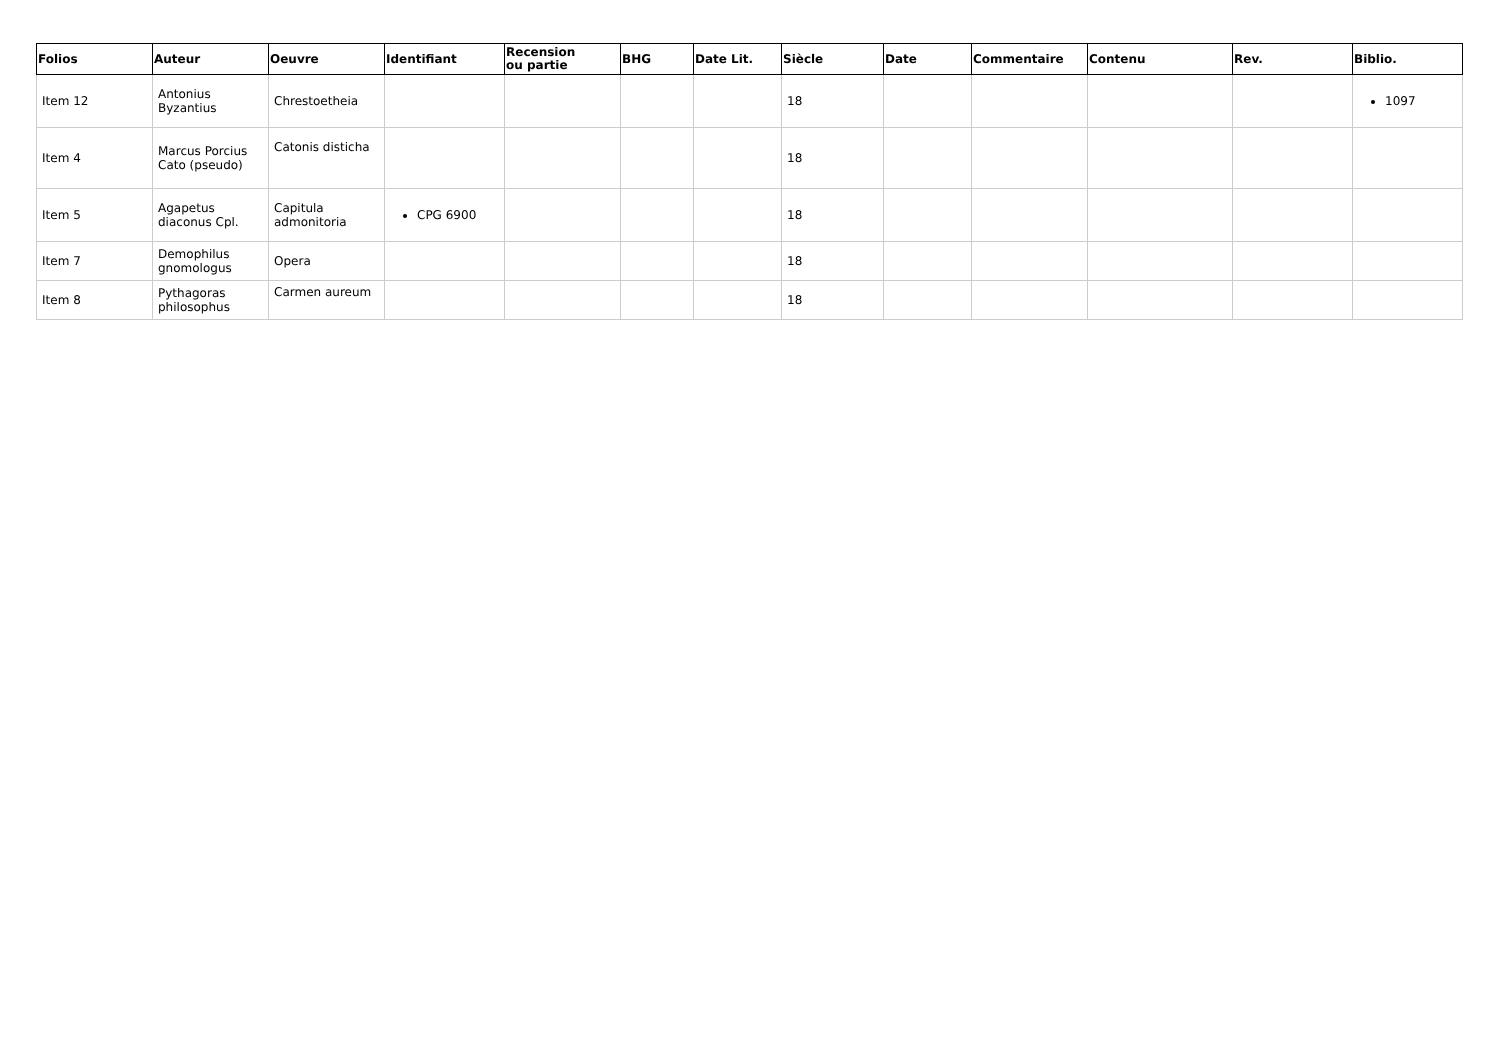| Folios | Auteur | Oeuvre | Identifiant | Recension ou partie | BHG | Date Lit. | Siècle | Date | Commentaire | Contenu | Rev. | Biblio. |
| --- | --- | --- | --- | --- | --- | --- | --- | --- | --- | --- | --- | --- |
| Item 12 | Antonius Byzantius | Chrestoetheia | | | | | 18 | | | | | 1097 |
| Item 4 | Marcus Porcius Cato (pseudo) | Catonis disticha | | | | | 18 | | | | | |
| Item 5 | Agapetus diaconus Cpl. | Capitula admonitoria | CPG 6900 | | | | 18 | | | | | |
| Item 7 | Demophilus gnomologus | Opera | | | | | 18 | | | | | |
| Item 8 | Pythagoras philosophus | Carmen aureum | | | | | 18 | | | | | |